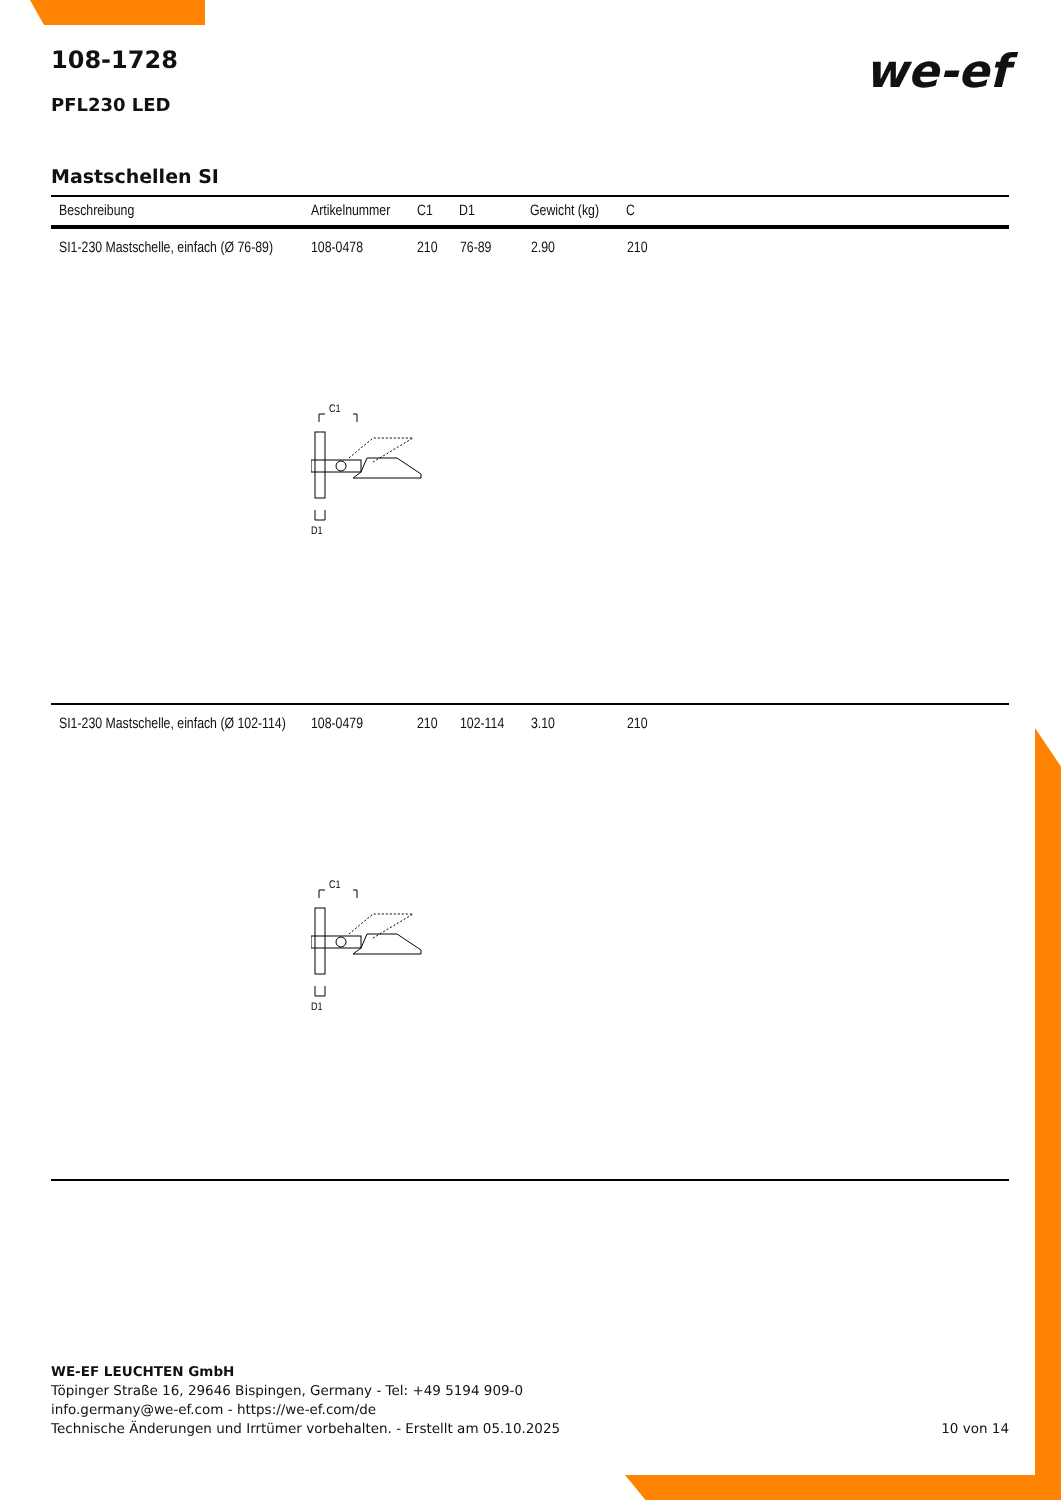108-1728
we-ef
PFL230 LED
Mastschellen SI
| Beschreibung | Artikelnummer | C1 | D1 | Gewicht (kg) | C |
| --- | --- | --- | --- | --- | --- |
| SI1-230 Mastschelle, einfach (Ø 76-89) | 108-0478 210 76-89 2.90 210 C1 D1 | | | | |
| SI1-230 Mastschelle, einfach (Ø 102-114) | 108-0479 210 102-114 3.10 210 C1 D1 | | | | |
WE-EF LEUCHTEN GmbH
Töpinger Straße 16, 29646 Bispingen, Germany - Tel: +49 5194 909-0
info.germany@we-ef.com - https://we-ef.com/de
Technische Änderungen und Irrtümer vorbehalten. - Erstellt am 05.10.2025
10 von 14